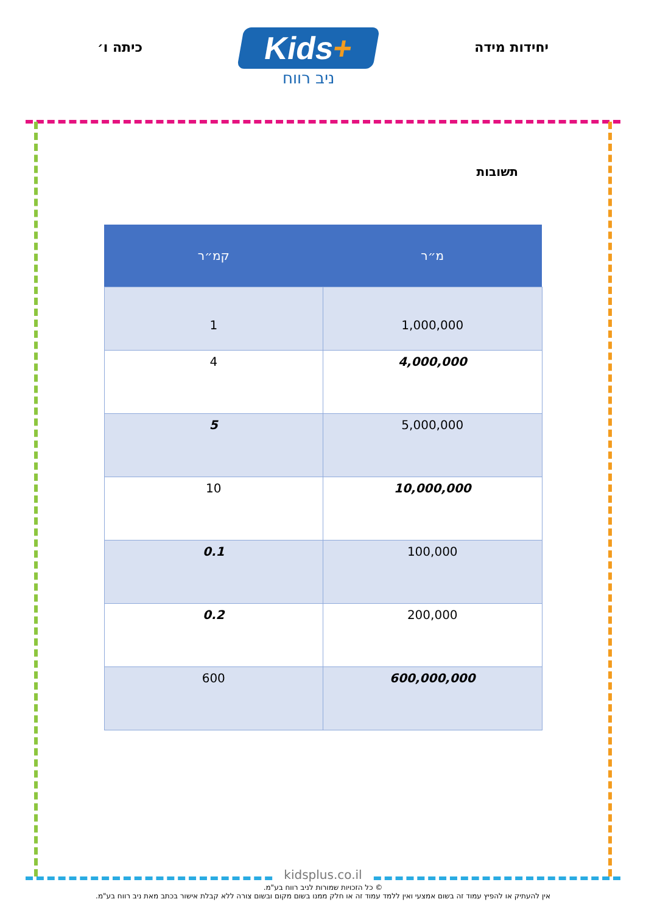יחידות מידה
Kids+
ניב רווח
כיתה ו׳
תשובות
| מ״ר | קמ״ר |
| --- | --- |
| 1,000,000 | 1 |
| 4,000,000 | 4 |
| 5,000,000 | 5 |
| 10,000,000 | 10 |
| 100,000 | 0.1 |
| 200,000 | 0.2 |
| 600,000,000 | 600 |
kidsplus.co.il
© כל הזכויות שמורות לניב רווח בע"מ.
אין להעתיק או להפיץ עמוד זה בשום אמצעי ואין ללמד עמוד זה או חלק ממנו בשום מקום ובשום צורה ללא קבלת אישור בכתב מאת ניב רווח בע"מ.